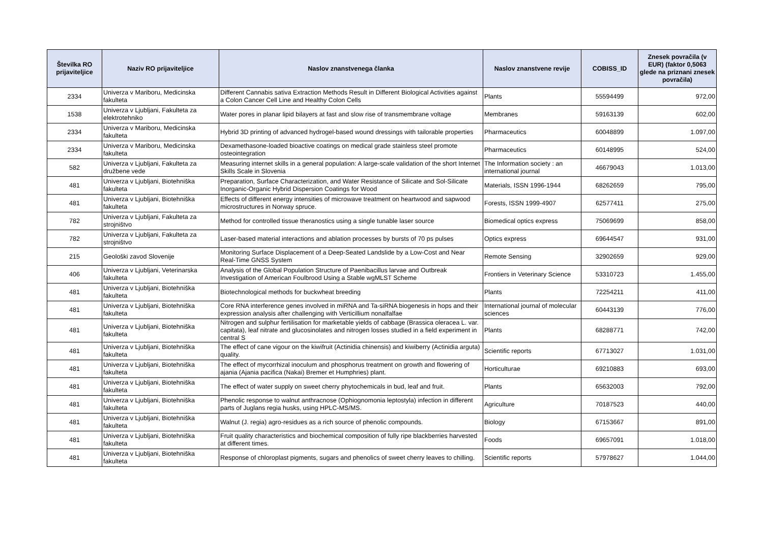| Številka RO prijaviteljice | Naziv RO prijaviteljice | Naslov znanstvenega članka | Naslov znanstvene revije | COBISS_ID | Znesek povračila (v EUR) (faktor 0,5063 glede na priznani znesek povračila) |
| --- | --- | --- | --- | --- | --- |
| 2334 | Univerza v Mariboru, Medicinska fakulteta | Different Cannabis sativa Extraction Methods Result in Different Biological Activities against a Colon Cancer Cell Line and Healthy Colon Cells | Plants | 55594499 | 972,00 |
| 1538 | Univerza v Ljubljani, Fakulteta za elektrotehniko | Water pores in planar lipid bilayers at fast and slow rise of transmembrane voltage | Membranes | 59163139 | 602,00 |
| 2334 | Univerza v Mariboru, Medicinska fakulteta | Hybrid 3D printing of advanced hydrogel-based wound dressings with tailorable properties | Pharmaceutics | 60048899 | 1.097,00 |
| 2334 | Univerza v Mariboru, Medicinska fakulteta | Dexamethasone-loaded bioactive coatings on medical grade stainless steel promote osteointegration | Pharmaceutics | 60148995 | 524,00 |
| 582 | Univerza v Ljubljani, Fakulteta za družbene vede | Measuring internet skills in a general population: A large-scale validation of the short Internet Skills Scale in Slovenia | The Information society : an international journal | 46679043 | 1.013,00 |
| 481 | Univerza v Ljubljani, Biotehniška fakulteta | Preparation, Surface Characterization, and Water Resistance of Silicate and Sol-Silicate Inorganic-Organic Hybrid Dispersion Coatings for Wood | Materials, ISSN 1996-1944 | 68262659 | 795,00 |
| 481 | Univerza v Ljubljani, Biotehniška fakulteta | Effects of different energy intensities of microwave treatment on heartwood and sapwood microstructures in Norway spruce. | Forests, ISSN 1999-4907 | 62577411 | 275,00 |
| 782 | Univerza v Ljubljani, Fakulteta za strojništvo | Method for controlled tissue theranostics using a single tunable laser source | Biomedical optics express | 75069699 | 858,00 |
| 782 | Univerza v Ljubljani, Fakulteta za strojništvo | Laser-based material interactions and ablation processes by bursts of 70 ps pulses | Optics express | 69644547 | 931,00 |
| 215 | Geološki zavod Slovenije | Monitoring Surface Displacement of a Deep-Seated Landslide by a Low-Cost and Near Real-Time GNSS System | Remote Sensing | 32902659 | 929,00 |
| 406 | Univerza v Ljubljani, Veterinarska fakulteta | Analysis of the Global Population Structure of Paenibacillus larvae and Outbreak Investigation of American Foulbrood Using a Stable wgMLST Scheme | Frontiers in Veterinary Science | 53310723 | 1.455,00 |
| 481 | Univerza v Ljubljani, Biotehniška fakulteta | Biotechnological methods for buckwheat breeding | Plants | 72254211 | 411,00 |
| 481 | Univerza v Ljubljani, Biotehniška fakulteta | Core RNA interference genes involved in miRNA and Ta-siRNA biogenesis in hops and their expression analysis after challenging with Verticillium nonalfalfae | International journal of molecular sciences | 60443139 | 776,00 |
| 481 | Univerza v Ljubljani, Biotehniška fakulteta | Nitrogen and sulphur fertilisation for marketable yields of cabbage (Brassica oleracea L. var. capitata), leaf nitrate and glucosinolates and nitrogen losses studied in a field experiment in central S | Plants | 68288771 | 742,00 |
| 481 | Univerza v Ljubljani, Biotehniška fakulteta | The effect of cane vigour on the kiwifruit (Actinidia chinensis) and kiwiberry (Actinidia arguta) quality. | Scientific reports | 67713027 | 1.031,00 |
| 481 | Univerza v Ljubljani, Biotehniška fakulteta | The effect of mycorrhizal inoculum and phosphorus treatment on growth and flowering of ajania (Ajania pacifica (Nakai) Bremer et Humphries) plant. | Horticulturae | 69210883 | 693,00 |
| 481 | Univerza v Ljubljani, Biotehniška fakulteta | The effect of water supply on sweet cherry phytochemicals in bud, leaf and fruit. | Plants | 65632003 | 792,00 |
| 481 | Univerza v Ljubljani, Biotehniška fakulteta | Phenolic response to walnut anthracnose (Ophiognomonia leptostyla) infection in different parts of Juglans regia husks, using HPLC-MS/MS. | Agriculture | 70187523 | 440,00 |
| 481 | Univerza v Ljubljani, Biotehniška fakulteta | Walnut (J. regia) agro-residues as a rich source of phenolic compounds. | Biology | 67153667 | 891,00 |
| 481 | Univerza v Ljubljani, Biotehniška fakulteta | Fruit quality characteristics and biochemical composition of fully ripe blackberries harvested at different times. | Foods | 69657091 | 1.018,00 |
| 481 | Univerza v Ljubljani, Biotehniška fakulteta | Response of chloroplast pigments, sugars and phenolics of sweet cherry leaves to chilling. | Scientific reports | 57978627 | 1.044,00 |